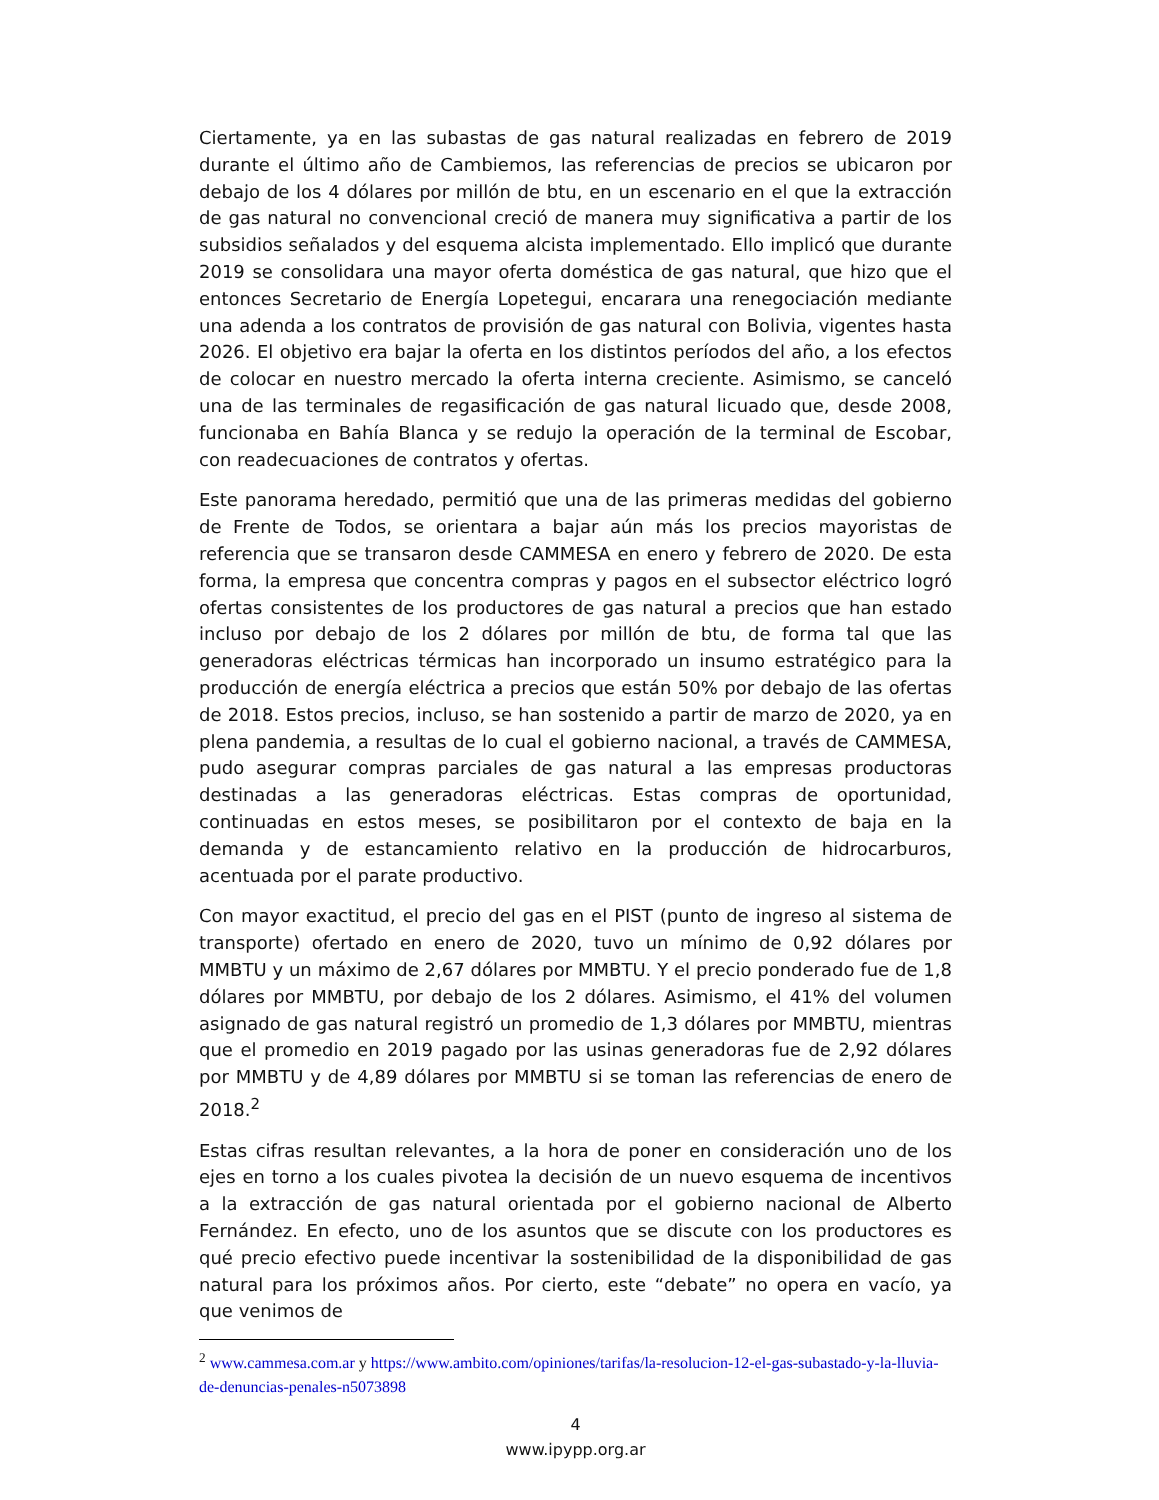Ciertamente, ya en las subastas de gas natural realizadas en febrero de 2019 durante el último año de Cambiemos, las referencias de precios se ubicaron por debajo de los 4 dólares por millón de btu, en un escenario en el que la extracción de gas natural no convencional creció de manera muy significativa a partir de los subsidios señalados y del esquema alcista implementado. Ello implicó que durante 2019 se consolidara una mayor oferta doméstica de gas natural, que hizo que el entonces Secretario de Energía Lopetegui, encarara una renegociación mediante una adenda a los contratos de provisión de gas natural con Bolivia, vigentes hasta 2026. El objetivo era bajar la oferta en los distintos períodos del año, a los efectos de colocar en nuestro mercado la oferta interna creciente. Asimismo, se canceló una de las terminales de regasificación de gas natural licuado que, desde 2008, funcionaba en Bahía Blanca y se redujo la operación de la terminal de Escobar, con readecuaciones de contratos y ofertas.
Este panorama heredado, permitió que una de las primeras medidas del gobierno de Frente de Todos, se orientara a bajar aún más los precios mayoristas de referencia que se transaron desde CAMMESA en enero y febrero de 2020. De esta forma, la empresa que concentra compras y pagos en el subsector eléctrico logró ofertas consistentes de los productores de gas natural a precios que han estado incluso por debajo de los 2 dólares por millón de btu, de forma tal que las generadoras eléctricas térmicas han incorporado un insumo estratégico para la producción de energía eléctrica a precios que están 50% por debajo de las ofertas de 2018. Estos precios, incluso, se han sostenido a partir de marzo de 2020, ya en plena pandemia, a resultas de lo cual el gobierno nacional, a través de CAMMESA, pudo asegurar compras parciales de gas natural a las empresas productoras destinadas a las generadoras eléctricas. Estas compras de oportunidad, continuadas en estos meses, se posibilitaron por el contexto de baja en la demanda y de estancamiento relativo en la producción de hidrocarburos, acentuada por el parate productivo.
Con mayor exactitud, el precio del gas en el PIST (punto de ingreso al sistema de transporte) ofertado en enero de 2020, tuvo un mínimo de 0,92 dólares por MMBTU y un máximo de 2,67 dólares por MMBTU. Y el precio ponderado fue de 1,8 dólares por MMBTU, por debajo de los 2 dólares. Asimismo, el 41% del volumen asignado de gas natural registró un promedio de 1,3 dólares por MMBTU, mientras que el promedio en 2019 pagado por las usinas generadoras fue de 2,92 dólares por MMBTU y de 4,89 dólares por MMBTU si se toman las referencias de enero de 2018.<sup>2</sup>
Estas cifras resultan relevantes, a la hora de poner en consideración uno de los ejes en torno a los cuales pivotea la decisión de un nuevo esquema de incentivos a la extracción de gas natural orientada por el gobierno nacional de Alberto Fernández. En efecto, uno de los asuntos que se discute con los productores es qué precio efectivo puede incentivar la sostenibilidad de la disponibilidad de gas natural para los próximos años. Por cierto, este “debate” no opera en vacío, ya que venimos de
<sup>2</sup> www.cammesa.com.ar y https://www.ambito.com/opiniones/tarifas/la-resolucion-12-el-gas-subastado-y-la-lluvia-de-denuncias-penales-n5073898
4
www.ipypp.org.ar